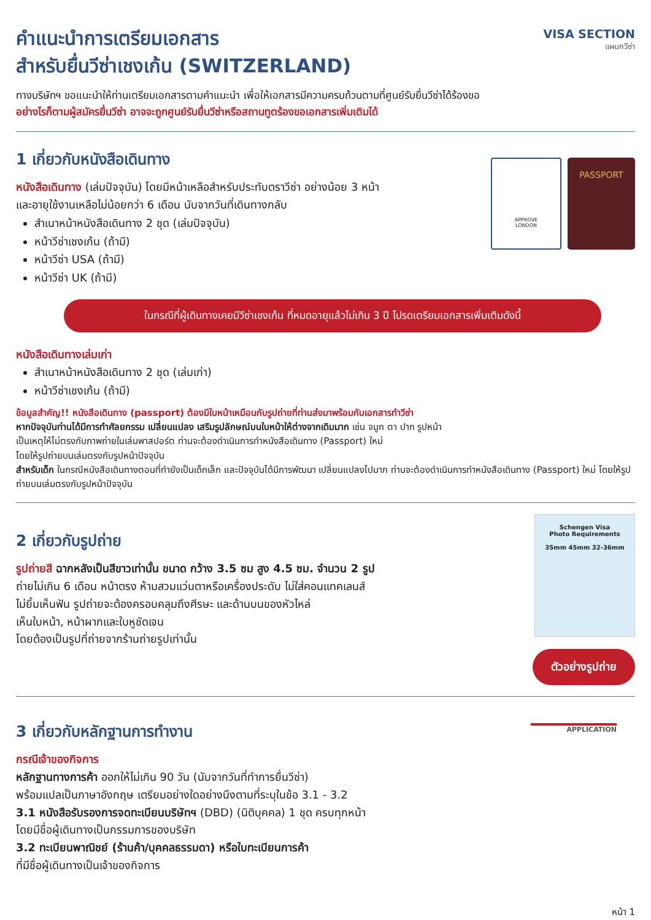คำแนะนำการเตรียมเอกสาร
สำหรับยื่นวีซ่าเชงเก้น (SWITZERLAND)
VISA SECTION
แผนกวีซ่า
ทางบริษัทฯ ขอแนะนำให้ท่านเตรียมเอกสารตามคำแนะนำ เพื่อให้เอกสารมีความครบถ้วนตามที่ศูนย์รับยื่นวีซ่าได้ร้องขอ
อย่างไรก็ตามผู้สมัครยื่นวีซ่า อาจจะถูกศูนย์รับยื่นวีซ่าหรือสถานทูตร้องขอเอกสารเพิ่มเติมได้
1 เกี่ยวกับหนังสือเดินทาง
หนังสือเดินทาง (เล่มปัจจุบัน) โดยมีหน้าเหลือสำหรับประทับตราวีซ่า อย่างน้อย 3 หน้า
และอายุใช้งานเหลือไม่น้อยกว่า 6 เดือน นับจากวันที่เดินทางกลับ
สำเนาหน้าหนังสือเดินทาง 2 ชุด (เล่มปัจจุบัน)
หน้าวีซ่าเชงเก้น (ถ้ามี)
หน้าวีซ่า USA (ถ้ามี)
หน้าวีซ่า UK (ถ้ามี)
APPROVE
LONDON
PASSPORT
ในกรณีที่ผู้เดินทางเคยมีวีซ่าเชงเก้น ที่หมดอายุแล้วไม่เกิน 3 ปี โปรดเตรียมเอกสารเพิ่มเติมดังนี้
หนังสือเดินทางเล่มเก่า
สำเนาหน้าหนังสือเดินทาง 2 ชุด (เล่มเก่า)
หน้าวีซ่าเชงเก้น (ถ้ามี)
ข้อมูลสำคัญ!! หนังสือเดินทาง (passport) ต้องมีใบหน้าเหมือนกับรูปถ่ายที่ท่านส่งมาพร้อมกับเอกสารทำวีซ่า
หากปัจจุบันท่านได้มีการทำศัลยกรรม เปลี่ยนแปลง เสริมรูปลักษณ์บนใบหน้าให้ต่างจากเดิมมาก เช่น จมูก ตา ปาก รูปหน้า
เป็นเหตุให้ไม่ตรงกับภาพถ่ายในเล่มพาสปอร์ต ท่านจะต้องดำเนินการทำหนังสือเดินทาง (Passport) ใหม่
โดยให้รูปถ่ายบนเล่มตรงกับรูปหน้าปัจจุบัน
สำหรับเด็ก ในกรณีหนังสือเดินทางตอนที่ทำยังเป็นเด็กเล็ก และปัจจุบันได้มีการพัฒนา เปลี่ยนแปลงไปมาก ท่านจะต้องดำเนินการทำหนังสือเดินทาง (Passport) ใหม่ โดยให้รูปถ่ายบนเล่มตรงกับรูปหน้าปัจจุบัน
2 เกี่ยวกับรูปถ่าย
รูปถ่ายสี ฉากหลังเป็นสีขาวเท่านั้น ขนาด กว้าง 3.5 ซม สูง 4.5 ซม. จำนวน 2 รูป
ถ่ายไม่เกิน 6 เดือน หน้าตรง ห้ามสวมแว่นตาหรือเครื่องประดับ ไม่ใส่คอนแทคเลนส์
ไม่ยิ้มเห็นฟัน รูปถ่ายจะต้องครอบคลุมถึงศีรษะ และด้านบนของหัวไหล่
เห็นใบหน้า, หน้าผากและใบหูชัดเจน
โดยต้องเป็นรูปที่ถ่ายจากร้านถ่ายรูปเท่านั้น
Schengen Visa
Photo Requirements
35mm 45mm 32-36mm
ตัวอย่างรูปถ่าย
3 เกี่ยวกับหลักฐานการทำงาน
กรณีเจ้าของกิจการ
หลักฐานทางการค้า ออกให้ไม่เกิน 90 วัน (นับจากวันที่ทำการยื่นวีซ่า)
พร้อมแปลเป็นภาษาอังกฤษ เตรียมอย่างใดอย่างนึงตามที่ระบุในข้อ 3.1 - 3.2
3.1 หนังสือรับรองการจดทะเบียนบริษัทฯ (DBD) (นิติบุคคล) 1 ชุด ครบทุกหน้า
โดยมีชื่อผู้เดินทางเป็นกรรมการของบริษัท
3.2 ทะเบียนพาณิชย์ (ร้านค้า/บุคคลธรรมดา) หรือใบทะเบียนการค้า
ที่มีชื่อผู้เดินทางเป็นเจ้าของกิจการ
APPLICATION
หน้า 1